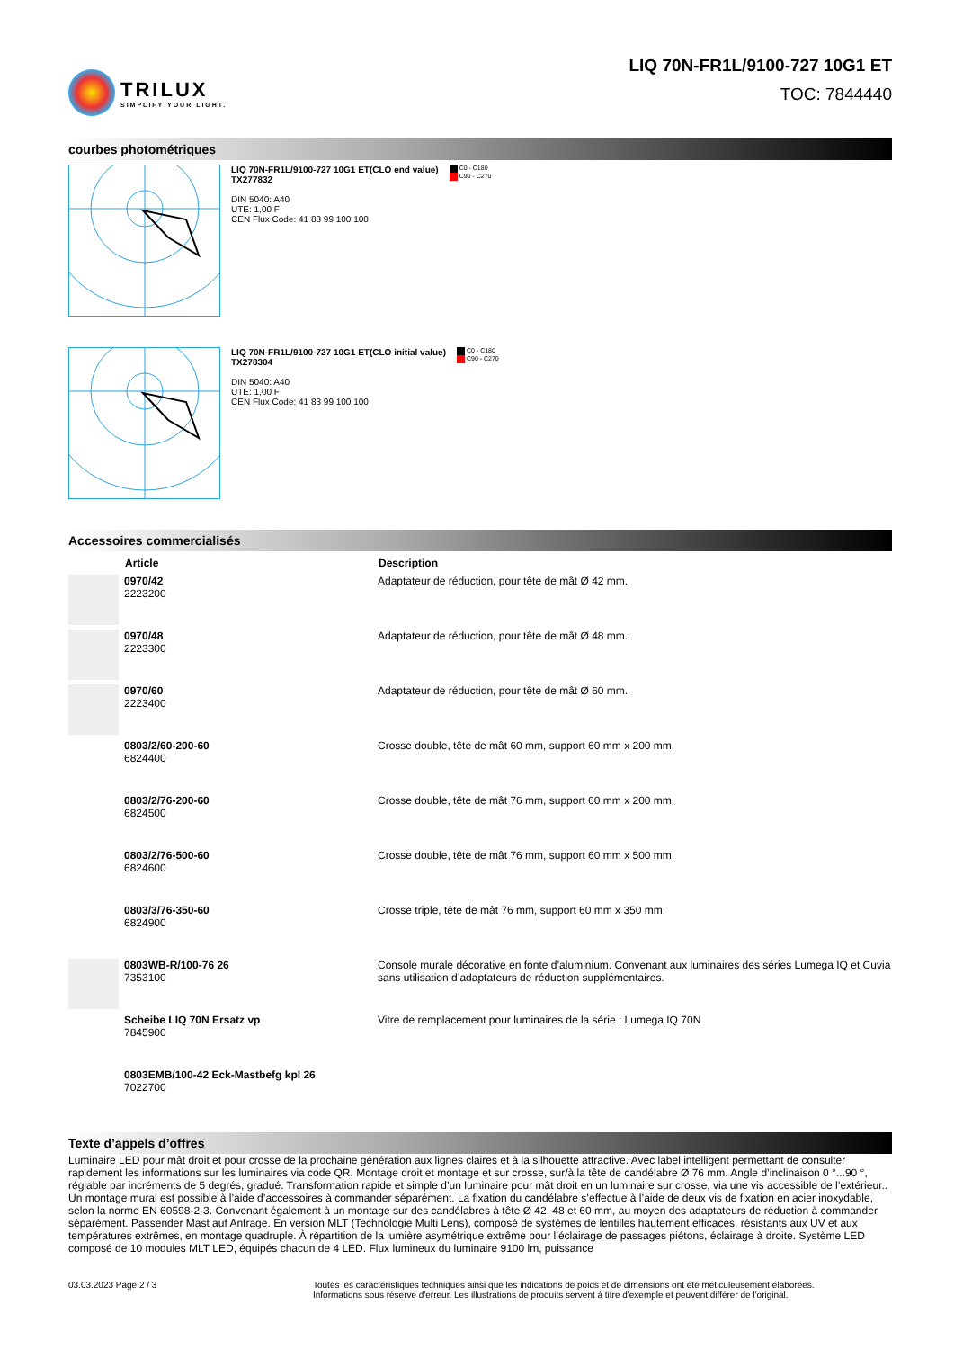TRILUX
SIMPLIFY YOUR LIGHT.
LIQ 70N-FR1L/9100-727 10G1 ET
TOC: 7844440
courbes photométriques
LIQ 70N-FR1L/9100-727 10G1 ET(CLO end value)
TX277832
DIN 5040: A40
UTE: 1,00 F
CEN Flux Code: 41 83 99 100 100
C0 - C180
C90 - C270
LIQ 70N-FR1L/9100-727 10G1 ET(CLO initial value)
TX278304
DIN 5040: A40
UTE: 1,00 F
CEN Flux Code: 41 83 99 100 100
C0 - C180
C90 - C270
Accessoires commercialisés
| | Article | Description |
| --- | --- | --- |
| | 0970/42 2223200 | Adaptateur de réduction, pour tête de mât Ø 42 mm. |
| | 0970/48 2223300 | Adaptateur de réduction, pour tête de mât Ø 48 mm. |
| | 0970/60 2223400 | Adaptateur de réduction, pour tête de mât Ø 60 mm. |
| | 0803/2/60-200-60 6824400 | Crosse double, tête de mât 60 mm, support 60 mm x 200 mm. |
| | 0803/2/76-200-60 6824500 | Crosse double, tête de mât 76 mm, support 60 mm x 200 mm. |
| | 0803/2/76-500-60 6824600 | Crosse double, tête de mât 76 mm, support 60 mm x 500 mm. |
| | 0803/3/76-350-60 6824900 | Crosse triple, tête de mât 76 mm, support 60 mm x 350 mm. |
| | 0803WB-R/100-76 26 7353100 | Console murale décorative en fonte d’aluminium. Convenant aux luminaires des séries Lumega IQ et Cuvia sans utilisation d’adaptateurs de réduction supplémentaires. |
| | Scheibe LIQ 70N Ersatz vp 7845900 | Vitre de remplacement pour luminaires de la série : Lumega IQ 70N |
| | 0803EMB/100-42 Eck-Mastbefg kpl 26 7022700 | |
Texte d’appels d’offres
Luminaire LED pour mât droit et pour crosse de la prochaine génération aux lignes claires et à la silhouette attractive. Avec label intelligent permettant de consulter rapidement les informations sur les luminaires via code QR. Montage droit et montage et sur crosse, sur/à la tête de candélabre Ø 76 mm. Angle d’inclinaison 0 °...90 °, réglable par incréments de 5 degrés, gradué. Transformation rapide et simple d’un luminaire pour mât droit en un luminaire sur crosse, via une vis accessible de l’extérieur.. Un montage mural est possible à l’aide d’accessoires à commander séparément. La fixation du candélabre s’effectue à l’aide de deux vis de fixation en acier inoxydable, selon la norme EN 60598-2-3. Convenant également à un montage sur des candélabres à tête Ø 42, 48 et 60 mm, au moyen des adaptateurs de réduction à commander séparément. Passender Mast auf Anfrage. En version MLT (Technologie Multi Lens), composé de systèmes de lentilles hautement efficaces, résistants aux UV et aux températures extrêmes, en montage quadruple. À répartition de la lumière asymétrique extrême pour l’éclairage de passages piétons, éclairage à droite. Système LED composé de 10 modules MLT LED, équipés chacun de 4 LED. Flux lumineux du luminaire 9100 lm, puissance
03.03.2023 Page 2 / 3 Toutes les caractéristiques techniques ainsi que les indications de poids et de dimensions ont été méticuleusement élaborées.
Informations sous réserve d'erreur. Les illustrations de produits servent à titre d'exemple et peuvent différer de l'original.